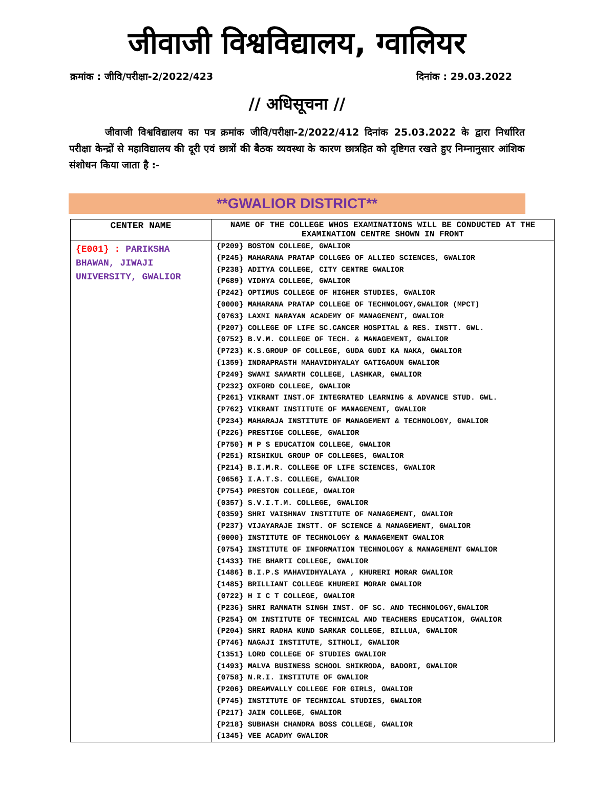जीवाजी विश्वविद्यालय, ग्वालियर
क्रमांक : जीवि/परीक्षा-2/2022/423 दिनांक : 29.03.2022
// अधिसूचना //
जीवाजी विश्वविद्यालय का पत्र क्रमांक जीवि/परीक्षा-2/2022/412 दिनांक 25.03.2022 के द्वारा निर्धारित परीक्षा केन्द्रों से महाविद्यालय की दूरी एवं छात्रों की बैठक व्यवस्था के कारण छात्रहित को दृष्टिगत रखते हुए निम्नानुसार आंशिक संशोधन किया जाता है :-
**GWALIOR DISTRICT**
| CENTER NAME | NAME OF THE COLLEGE WHOS EXAMINATIONS WILL BE CONDUCTED AT THE EXAMINATION CENTRE SHOWN IN FRONT |
| --- | --- |
| {E001} : PARIKSHA BHAWAN, JIWAJI UNIVERSITY, GWALIOR | {P209} BOSTON COLLEGE, GWALIOR {P245} MAHARANA PRATAP COLLGEG OF ALLIED SCIENCES, GWALIOR {P238} ADITYA COLLEGE, CITY CENTRE GWALIOR {P689} VIDHYA COLLEGE, GWALIOR {P242} OPTIMUS COLLEGE OF HIGHER STUDIES, GWALIOR {0000} MAHARANA PRATAP COLLEGE OF TECHNOLOGY,GWALIOR (MPCT) {0763} LAXMI NARAYAN ACADEMY OF MANAGEMENT, GWALIOR {P207} COLLEGE OF LIFE SC.CANCER HOSPITAL & RES. INSTT. GWL. {0752} B.V.M. COLLEGE OF TECH. & MANAGEMENT, GWALIOR {P723} K.S.GROUP OF COLLEGE, GUDA GUDI KA NAKA, GWALIOR {1359} INDRAPRASTH MAHAVIDHYALAY GATIGAOUN GWALIOR {P249} SWAMI SAMARTH COLLEGE, LASHKAR, GWALIOR {P232} OXFORD COLLEGE, GWALIOR {P261} VIKRANT INST.OF INTEGRATED LEARNING & ADVANCE STUD. GWL. {P762} VIKRANT INSTITUTE OF MANAGEMENT, GWALIOR {P234} MAHARAJA INSTITUTE OF MANAGEMENT & TECHNOLOGY, GWALIOR {P226} PRESTIGE COLLEGE, GWALIOR {P750} M P S EDUCATION COLLEGE, GWALIOR {P251} RISHIKUL GROUP OF COLLEGES, GWALIOR {P214} B.I.M.R. COLLEGE OF LIFE SCIENCES, GWALIOR {0656} I.A.T.S. COLLEGE, GWALIOR {P754} PRESTON COLLEGE, GWALIOR {0357} S.V.I.T.M. COLLEGE, GWALIOR {0359} SHRI VAISHNAV INSTITUTE OF MANAGEMENT, GWALIOR {P237} VIJAYARAJE INSTT. OF SCIENCE & MANAGEMENT, GWALIOR {0000} INSTITUTE OF TECHNOLOGY & MANAGEMENT GWALIOR {0754} INSTITUTE OF INFORMATION TECHNOLOGY & MANAGEMENT GWALIOR {1433} THE BHARTI COLLEGE, GWALIOR {1486} B.I.P.S MAHAVIDHYALAYA , KHURERI MORAR GWALIOR {1485} BRILLIANT COLLEGE KHURERI MORAR GWALIOR {0722} H I C T COLLEGE, GWALIOR {P236} SHRI RAMNATH SINGH INST. OF SC. AND TECHNOLOGY,GWALIOR {P254} OM INSTITUTE OF TECHNICAL AND TEACHERS EDUCATION, GWALIOR {P204} SHRI RADHA KUND SARKAR COLLEGE, BILLUA, GWALIOR {P746} NAGAJI INSTITUTE, SITHOLI, GWALIOR {1351} LORD COLLEGE OF STUDIES GWALIOR {1493} MALVA BUSINESS SCHOOL SHIKRODA, BADORI, GWALIOR {0758} N.R.I. INSTITUTE OF GWALIOR {P206} DREAMVALLY COLLEGE FOR GIRLS, GWALIOR {P745} INSTITUTE OF TECHNICAL STUDIES, GWALIOR {P217} JAIN COLLEGE, GWALIOR {P218} SUBHASH CHANDRA BOSS COLLEGE, GWALIOR {1345} VEE ACADMY GWALIOR |